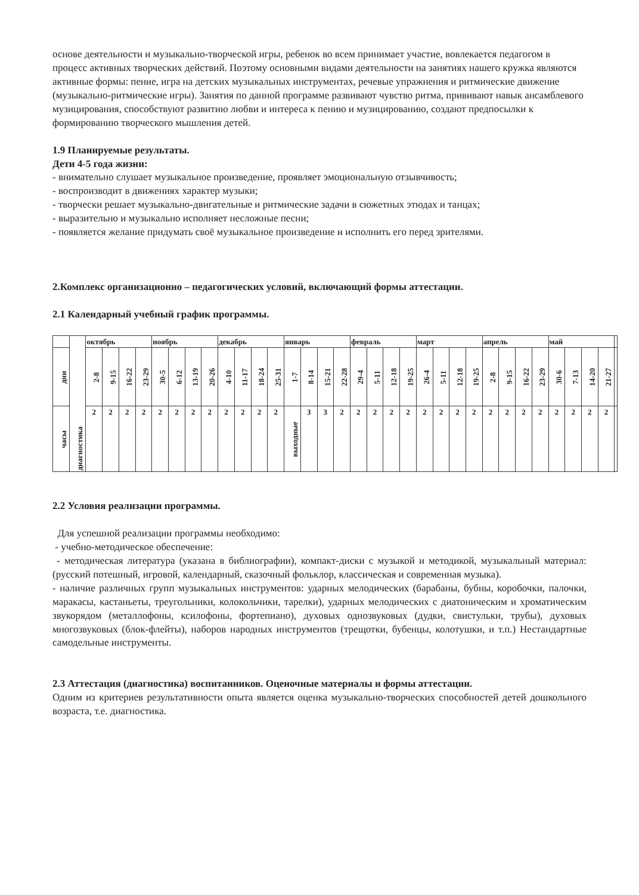основе деятельности и музыкально-творческой игры, ребенок во всем принимает участие, вовлекается педагогом в процесс активных творческих действий. Поэтому основными видами деятельности на занятиях нашего кружка являются активные формы: пение, игра на детских музыкальных инструментах, речевые упражнения и ритмические движение (музыкально-ритмические игры). Занятия по данной программе развивают чувство ритма, прививают навык ансамблевого музицирования, способствуют развитию любви и интереса к пению и музицированию, создают предпосылки к формированию творческого мышления детей.
1.9 Планируемые результаты.
Дети 4-5 года жизни:
- внимательно слушает музыкальное произведение, проявляет эмоциональную отзывчивость;
- воспроизводит в движениях характер музыки;
- творчески решает музыкально-двигательные и ритмические задачи в сюжетных этюдах и танцах;
- выразительно и музыкально исполняет несложные песни;
- появляется желание придумать своё музыкальное произведение и исполнить его перед зрителями.
2.Комплекс организационно – педагогических условий, включающий формы аттестации.
2.1 Календарный учебный график программы.
| | диагностика | октябрь | | | | ноябрь | | | | декабрь | | | | январь | | | | февраль | | | | март | | | | апрель | | | | май | | | | |
| дни | | 2-8 | 9-15 | 16-22 | 23-29 | 30-5 | 6-12 | 13-19 | 20-26 | 4-10 | 11-17 | 18-24 | 25-31 | 1-7 | 8-14 | 15-21 | 22-28 | 29-4 | 5-11 | 12-18 | 19-25 | 26-4 | 5-11 | 12-18 | 19-25 | 2-8 | 9-15 | 16-22 | 23-29 | 30-6 | 7-13 | 14-20 | 21-27 | |
| часы | | 2 | 2 | 2 | 2 | 2 | 2 | 2 | 2 | 2 | 2 | 2 | 2 | выходные | 3 | 3 | 2 | 2 | 2 | 2 | 2 | 2 | 2 | 2 | 2 | 2 | 2 | 2 | 2 | 2 | 2 | 2 | 2 | |
2.2 Условия реализации программы.
Для успешной реализации программы необходимо:
- учебно-методическое обеспечение:
- методическая литература (указана в библиографии), компакт-диски с музыкой и методикой, музыкальный материал: (русский потешный, игровой, календарный, сказочный фольклор, классическая и современная музыка).
- наличие различных групп музыкальных инструментов: ударных мелодических (барабаны, бубны, коробочки, палочки, маракасы, кастаньеты, треугольники, колокольчики, тарелки), ударных мелодических с диатоническим и хроматическим звукорядом (металлофоны, ксилофоны, фортепиано), духовых однозвуковых (дудки, свистульки, трубы), духовых многозвуковых (блок-флейты), наборов народных инструментов (трещотки, бубенцы, колотушки, и т.п.) Нестандартные самодельные инструменты.
2.3 Аттестация (диагностика) воспитанников. Оценочные материалы и формы аттестации.
Одним из критериев результативности опыта является оценка музыкально-творческих способностей детей дошкольного возраста, т.е. диагностика.